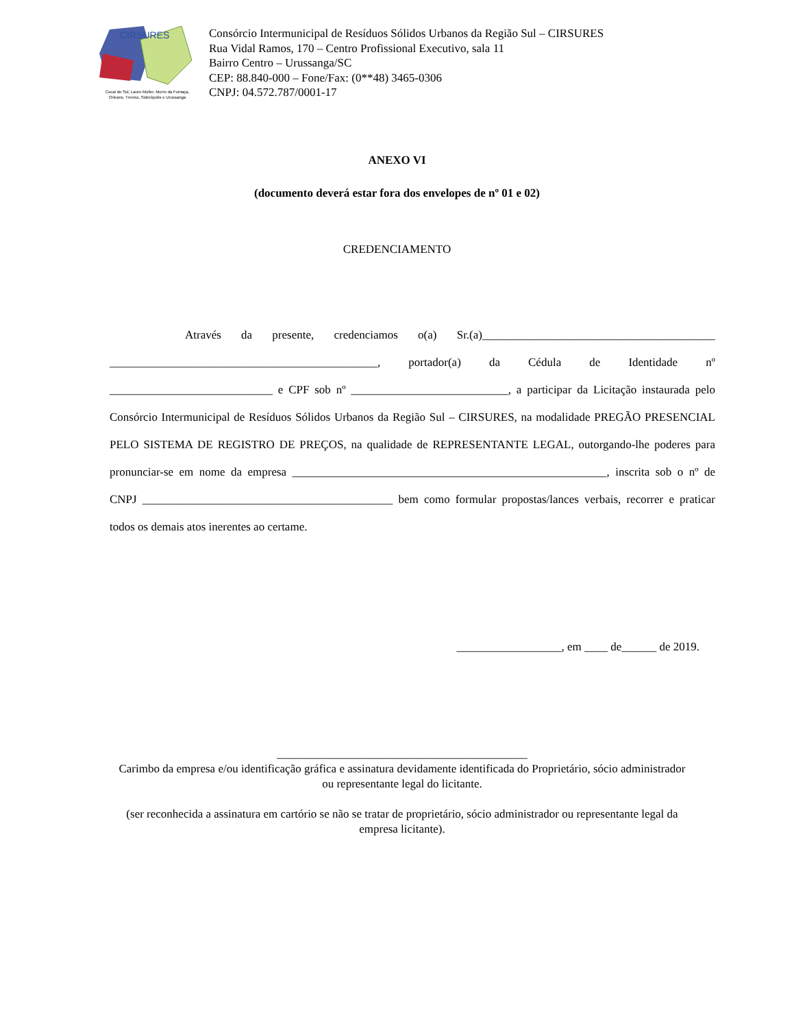CIRSURES
Cocal do Sul, Lauro Muller, Morro da Fumaça,
Orleans, Treviso, Siderópolis e Urussanga
Consórcio Intermunicipal de Resíduos Sólidos Urbanos da Região Sul – CIRSURES
Rua Vidal Ramos, 170 – Centro Profissional Executivo, sala 11
Bairro Centro – Urussanga/SC
CEP: 88.840-000 – Fone/Fax: (0**48) 3465-0306
CNPJ: 04.572.787/0001-17
ANEXO VI
(documento deverá estar fora dos envelopes de nº 01 e 02)
CREDENCIAMENTO
Através da presente, credenciamos o(a) Sr.(a)________________________________________ ______________________________________________, portador(a) da Cédula de Identidade nº ____________________________ e CPF sob nº ___________________________, a participar da Licitação instaurada pelo Consórcio Intermunicipal de Resíduos Sólidos Urbanos da Região Sul – CIRSURES, na modalidade PREGÃO PRESENCIAL PELO SISTEMA DE REGISTRO DE PREÇOS, na qualidade de REPRESENTANTE LEGAL, outorgando-lhe poderes para pronunciar-se em nome da empresa ______________________________________________________, inscrita sob o nº de CNPJ ___________________________________________ bem como formular propostas/lances verbais, recorrer e praticar todos os demais atos inerentes ao certame.
__________________, em ____ de______ de 2019.
___________________________________________
Carimbo da empresa e/ou identificação gráfica e assinatura devidamente identificada do Proprietário, sócio administrador ou representante legal do licitante.
(ser reconhecida a assinatura em cartório se não se tratar de proprietário, sócio administrador ou representante legal da empresa licitante).